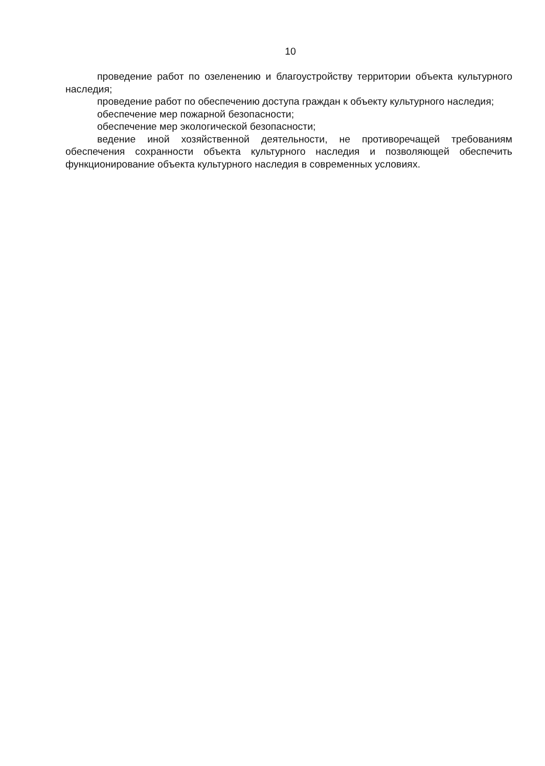10
проведение работ по озеленению и благоустройству территории объекта культурного наследия;
проведение работ по обеспечению доступа граждан к объекту культурного наследия;
обеспечение мер пожарной безопасности;
обеспечение мер экологической безопасности;
ведение иной хозяйственной деятельности, не противоречащей требованиям обеспечения сохранности объекта культурного наследия и позволяющей обеспечить функционирование объекта культурного наследия в современных условиях.